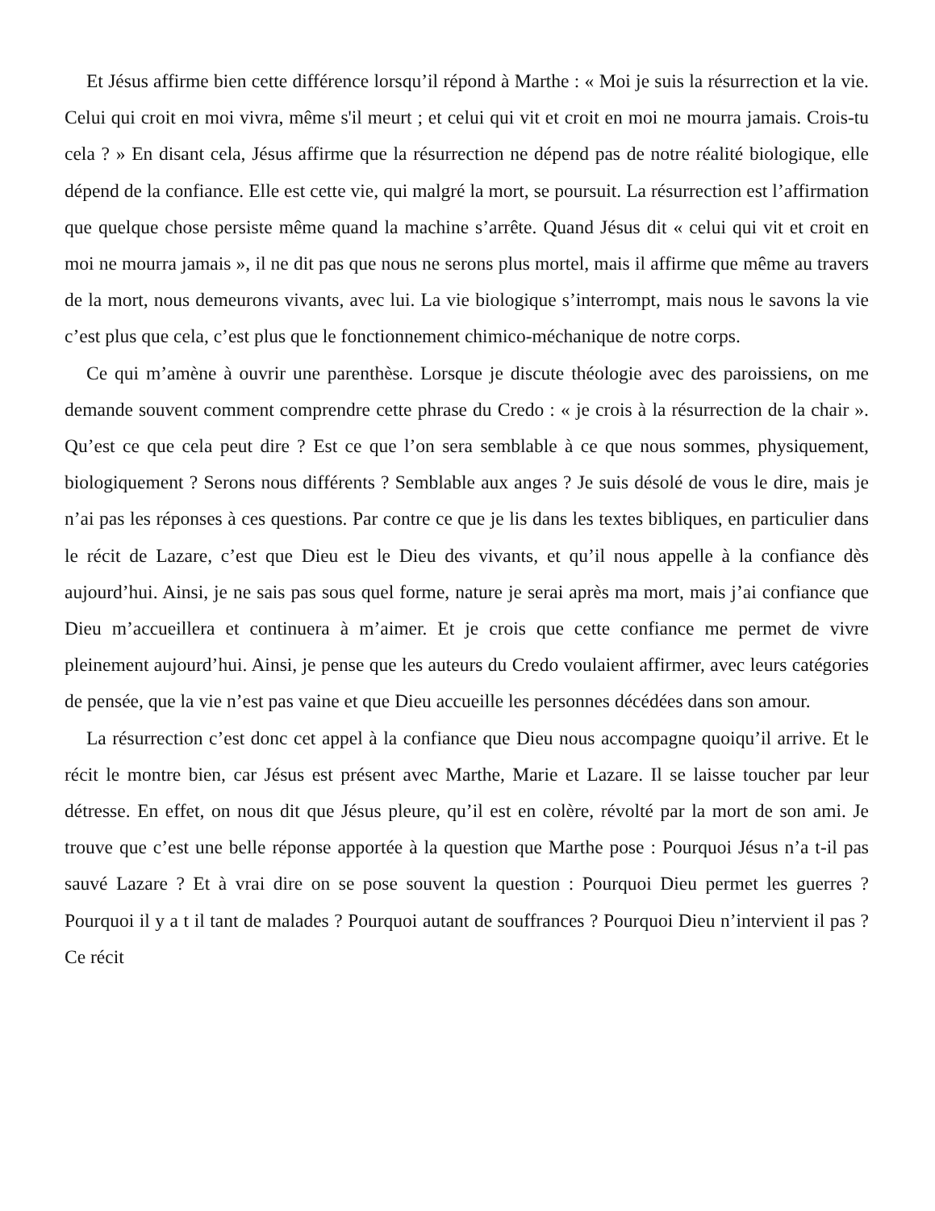Et Jésus affirme bien cette différence lorsqu’il répond à Marthe : « Moi je suis la résurrection et la vie. Celui qui croit en moi vivra, même s'il meurt ; et celui qui vit et croit en moi ne mourra jamais. Crois-tu cela ? » En disant cela, Jésus affirme que la résurrection ne dépend pas de notre réalité biologique, elle dépend de la confiance. Elle est cette vie, qui malgré la mort, se poursuit. La résurrection est l’affirmation que quelque chose persiste même quand la machine s’arrête. Quand Jésus dit « celui qui vit et croit en moi ne mourra jamais », il ne dit pas que nous ne serons plus mortel, mais il affirme que même au travers de la mort, nous demeurons vivants, avec lui. La vie biologique s’interrompt, mais nous le savons la vie c’est plus que cela, c’est plus que le fonctionnement chimico-méchanique de notre corps.
Ce qui m’amène à ouvrir une parenthèse. Lorsque je discute théologie avec des paroissiens, on me demande souvent comment comprendre cette phrase du Credo : « je crois à la résurrection de la chair ». Qu’est ce que cela peut dire ? Est ce que l’on sera semblable à ce que nous sommes, physiquement, biologiquement ? Serons nous différents ? Semblable aux anges ? Je suis désolé de vous le dire, mais je n’ai pas les réponses à ces questions. Par contre ce que je lis dans les textes bibliques, en particulier dans le récit de Lazare, c’est que Dieu est le Dieu des vivants, et qu’il nous appelle à la confiance dès aujourd’hui. Ainsi, je ne sais pas sous quel forme, nature je serai après ma mort, mais j’ai confiance que Dieu m’accueillera et continuera à m’aimer. Et je crois que cette confiance me permet de vivre pleinement aujourd’hui. Ainsi, je pense que les auteurs du Credo voulaient affirmer, avec leurs catégories de pensée, que la vie n’est pas vaine et que Dieu accueille les personnes décédées dans son amour.
La résurrection c’est donc cet appel à la confiance que Dieu nous accompagne quoiqu’il arrive. Et le récit le montre bien, car Jésus est présent avec Marthe, Marie et Lazare. Il se laisse toucher par leur détresse. En effet, on nous dit que Jésus pleure, qu’il est en colère, révolté par la mort de son ami. Je trouve que c’est une belle réponse apportée à la question que Marthe pose : Pourquoi Jésus n’a t-il pas sauvé Lazare ? Et à vrai dire on se pose souvent la question : Pourquoi Dieu permet les guerres ? Pourquoi il y a t il tant de malades ? Pourquoi autant de souffrances ? Pourquoi Dieu n’intervient il pas ? Ce récit